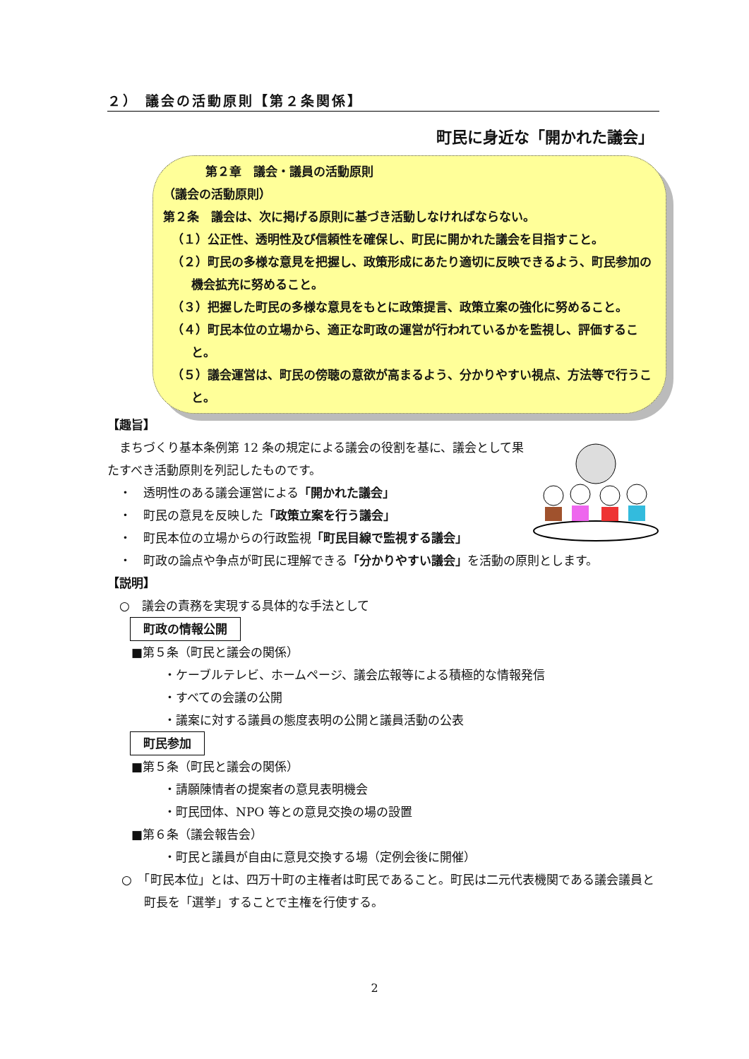２） 議会の活動原則【第２条関係】
町民に身近な「開かれた議会」
第２章　議会・議員の活動原則
（議会の活動原則）
第２条　議会は、次に掲げる原則に基づき活動しなければならない。
（１）公正性、透明性及び信頼性を確保し、町民に開かれた議会を目指すこと。
（２）町民の多様な意見を把握し、政策形成にあたり適切に反映できるよう、町民参加の機会拡充に努めること。
（３）把握した町民の多様な意見をもとに政策提言、政策立案の強化に努めること。
（４）町民本位の立場から、適正な町政の運営が行われているかを監視し、評価すること。
（５）議会運営は、町民の傍聴の意欲が高まるよう、分かりやすい視点、方法等で行うこと。
【趣旨】
　まちづくり基本条例第 12 条の規定による議会の役割を基に、議会として果たすべき活動原則を列記したものです。
　・　透明性のある議会運営による「開かれた議会」
　・　町民の意見を反映した「政策立案を行う議会」
　・　町民本位の立場からの行政監視「町民目線で監視する議会」
　・　町政の論点や争点が町民に理解できる「分かりやすい議会」を活動の原則とします。
【説明】
　○　議会の責務を実現する具体的な手法として
町政の情報公開
　　■第５条（町民と議会の関係）
・ケーブルテレビ、ホームページ、議会広報等による積極的な情報発信
・すべての会議の公開
・議案に対する議員の態度表明の公開と議員活動の公表
町民参加
　　■第５条（町民と議会の関係）
・請願陳情者の提案者の意見表明機会
・町民団体、NPO 等との意見交換の場の設置
　　■第６条（議会報告会）
・町民と議員が自由に意見交換する場（定例会後に開催）
○　「町民本位」とは、四万十町の主権者は町民であること。町民は二元代表機関である議会議員と町長を「選挙」することで主権を行使する。
2